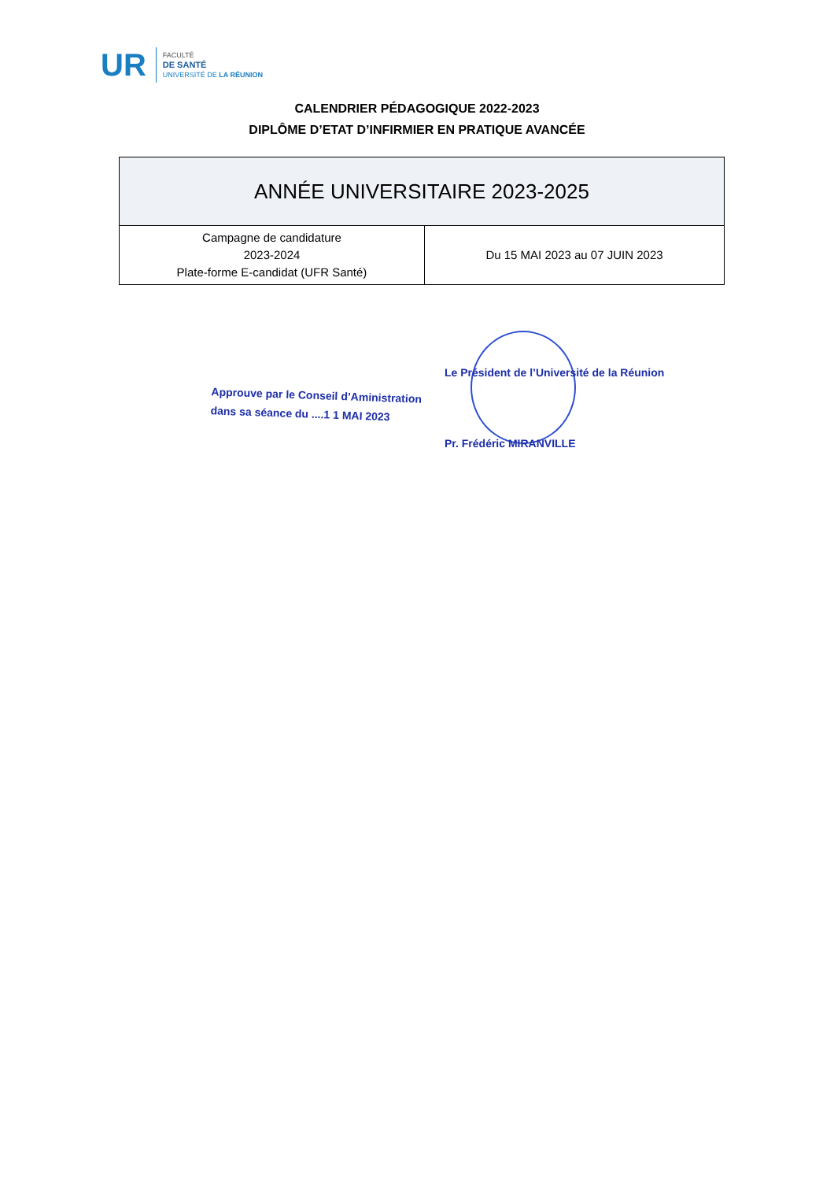UR
FACULTÉ
DE SANTÉ
UNIVERSITÉ DE LA RÉUNION
CALENDRIER PÉDAGOGIQUE 2022-2023
DIPLÔME D’ETAT D’INFIRMIER EN PRATIQUE AVANCÉE
| ANNÉE UNIVERSITAIRE 2023-2025 | |
| --- | --- |
| Campagne de candidature 2023-2024 Plate-forme E-candidat (UFR Santé) | Du 15 MAI 2023 au 07 JUIN 2023 |
Approuve par le Conseil d’Aministration
dans sa séance du ....1 1 MAI 2023
Le Président de l’Université de la Réunion
Pr. Frédéric MIRANVILLE